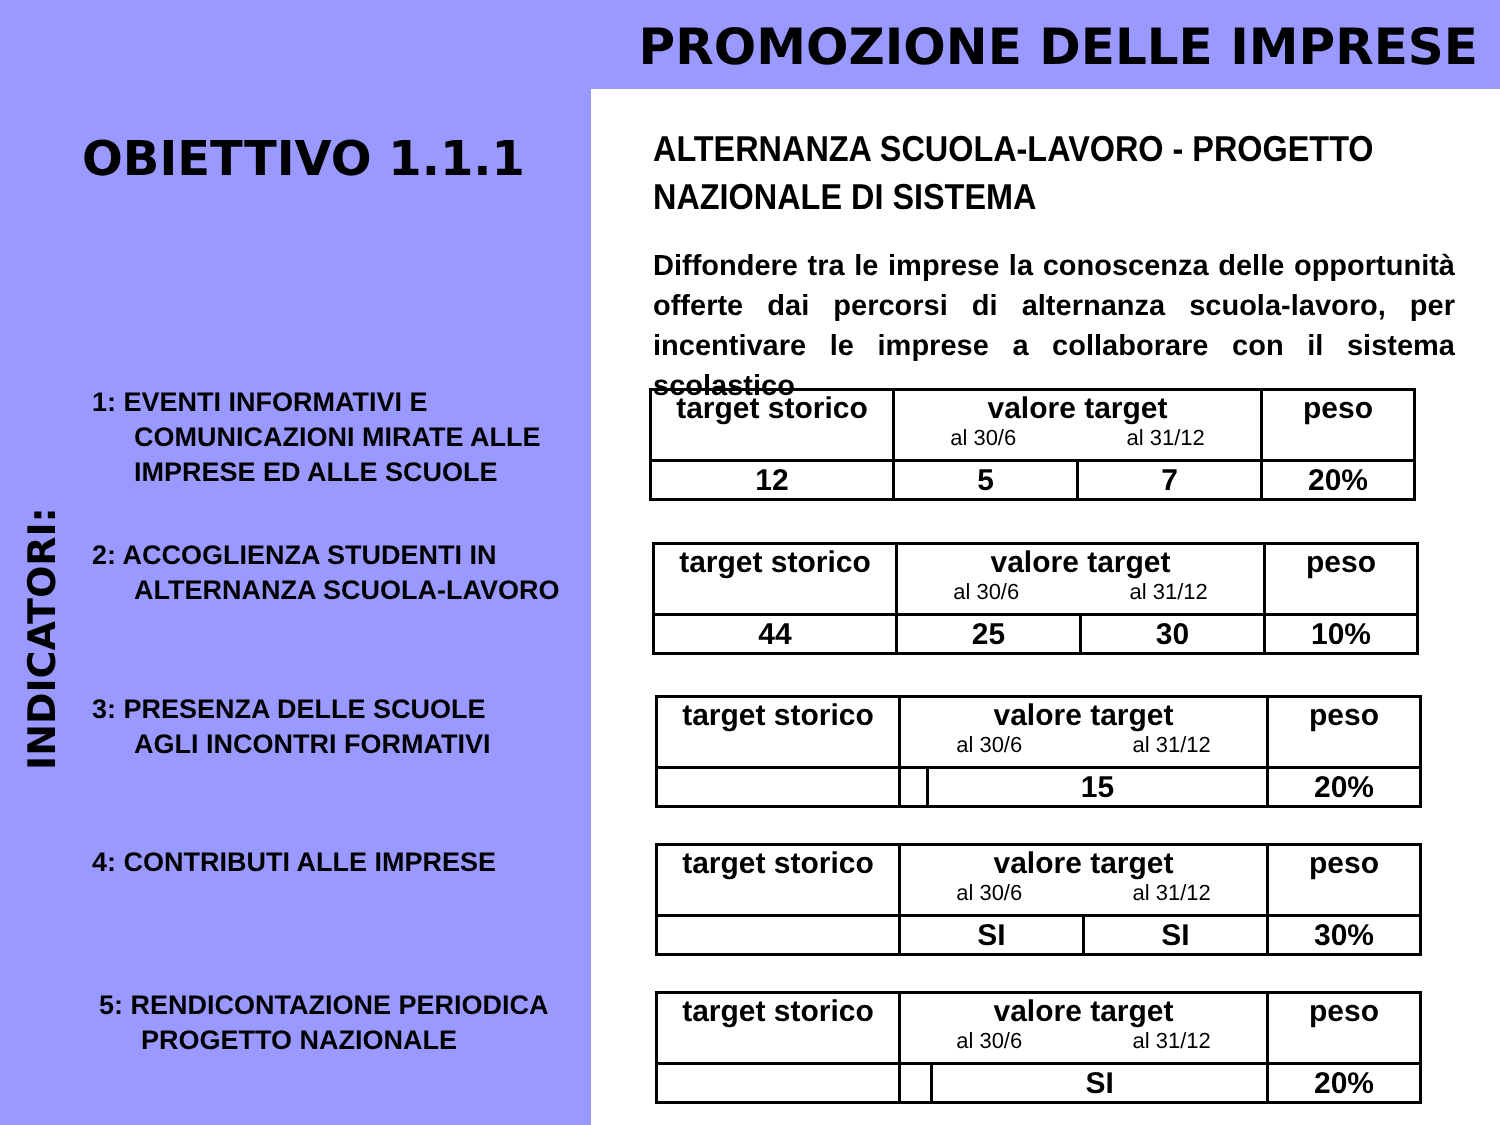PROMOZIONE DELLE IMPRESE
OBIETTIVO 1.1.1
INDICATORI:
1: EVENTI INFORMATIVI E
COMUNICAZIONI MIRATE ALLE
IMPRESE ED ALLE SCUOLE
2: ACCOGLIENZA STUDENTI IN
ALTERNANZA SCUOLA-LAVORO
3: PRESENZA DELLE SCUOLE
AGLI INCONTRI FORMATIVI
4: CONTRIBUTI ALLE IMPRESE
5: RENDICONTAZIONE PERIODICA
PROGETTO NAZIONALE
ALTERNANZA SCUOLA-LAVORO - PROGETTO NAZIONALE DI SISTEMA
Diffondere tra le imprese la conoscenza delle opportunità offerte dai percorsi di alternanza scuola-lavoro, per incentivare le imprese a collaborare con il sistema scolastico
| target storico | valore target al 30/6 al 31/12 | | peso |
| 12 | 5 | 7 | 20% |
| target storico | valore target al 30/6 al 31/12 | | peso |
| 44 | 25 | 30 | 10% |
| target storico | valore target al 30/6 al 31/12 | | peso |
| | | 15 | 20% |
| target storico | valore target al 30/6 al 31/12 | | peso |
| | SI | SI | 30% |
| target storico | valore target al 30/6 al 31/12 | | peso |
| | | SI | 20% |